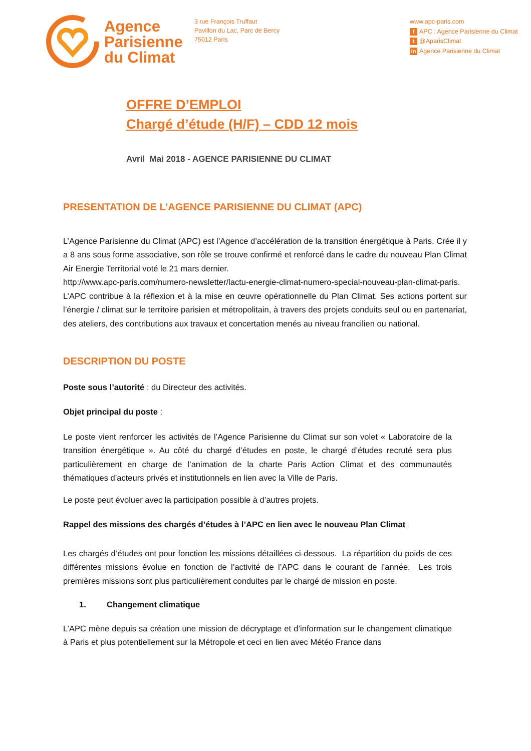Agence
Parisienne
du Climat
3 rue François Truffaut
Pavillon du Lac, Parc de Bercy
75012 Paris
www.apc-paris.com
f APC : Agence Parisienne du Climat
t @AparisClimat
in Agence Parisienne du Climat
OFFRE D’EMPLOI
Chargé d’étude (H/F) – CDD 12 mois
Avril Mai 2018 - AGENCE PARISIENNE DU CLIMAT
PRESENTATION DE L’AGENCE PARISIENNE DU CLIMAT (APC)
L’Agence Parisienne du Climat (APC) est l’Agence d’accélération de la transition énergétique à Paris. Crée il y a 8 ans sous forme associative, son rôle se trouve confirmé et renforcé dans le cadre du nouveau Plan Climat Air Energie Territorial voté le 21 mars dernier.
http://www.apc-paris.com/numero-newsletter/lactu-energie-climat-numero-special-nouveau-plan-climat-paris.
L’APC contribue à la réflexion et à la mise en œuvre opérationnelle du Plan Climat. Ses actions portent sur l’énergie / climat sur le territoire parisien et métropolitain, à travers des projets conduits seul ou en partenariat, des ateliers, des contributions aux travaux et concertation menés au niveau francilien ou national.
DESCRIPTION DU POSTE
Poste sous l’autorité : du Directeur des activités.
Objet principal du poste :
Le poste vient renforcer les activités de l’Agence Parisienne du Climat sur son volet « Laboratoire de la transition énergétique ». Au côté du chargé d’études en poste, le chargé d’études recruté sera plus particulièrement en charge de l’animation de la charte Paris Action Climat et des communautés thématiques d’acteurs privés et institutionnels en lien avec la Ville de Paris.
Le poste peut évoluer avec la participation possible à d’autres projets.
Rappel des missions des chargés d’études à l’APC en lien avec le nouveau Plan Climat
Les chargés d’études ont pour fonction les missions détaillées ci-dessous. La répartition du poids de ces différentes missions évolue en fonction de l’activité de l’APC dans le courant de l’année. Les trois premières missions sont plus particulièrement conduites par le chargé de mission en poste.
1. Changement climatique
L’APC mène depuis sa création une mission de décryptage et d’information sur le changement climatique à Paris et plus potentiellement sur la Métropole et ceci en lien avec Météo France dans